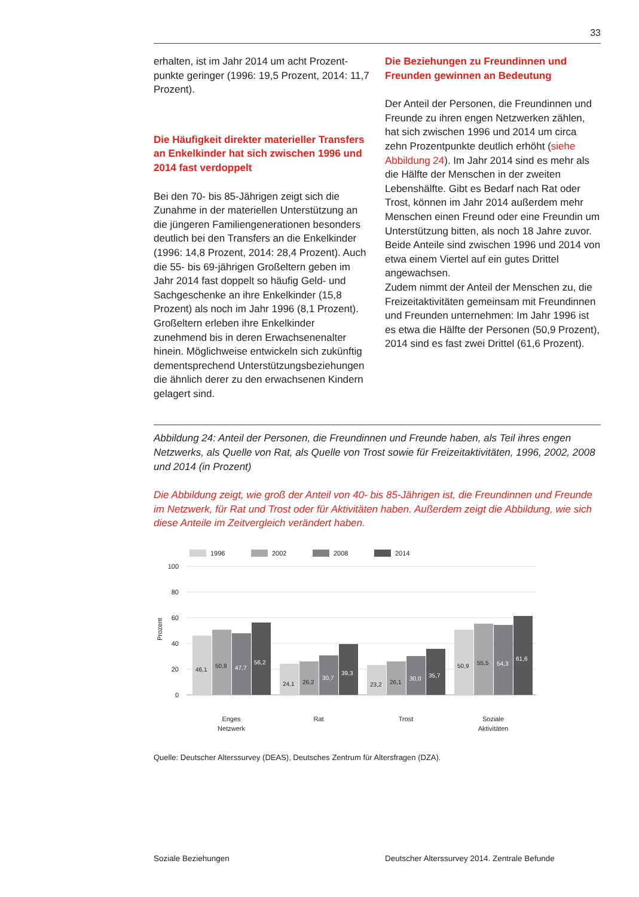33
erhalten, ist im Jahr 2014 um acht Prozent­punkte geringer (1996: 19,5 Prozent, 2014: 11,7 Prozent).
Die Häufigkeit direkter materieller Transfers an Enkelkinder hat sich zwischen 1996 und 2014 fast verdoppelt
Bei den 70- bis 85-Jährigen zeigt sich die Zunahme in der materiellen Unterstützung an die jüngeren Familiengenerationen beson­ders deutlich bei den Transfers an die Enkel­kinder (1996: 14,8 Prozent, 2014: 28,4 Pro­zent). Auch die 55- bis 69-jährigen Großeltern geben im Jahr 2014 fast doppelt so häufig Geld- und Sachgeschenke an ihre Enkel­kinder (15,8 Prozent) als noch im Jahr 1996 (8,1 Prozent). Großeltern erleben ihre Enkel­kinder zunehmend bis in deren Erwachsenen­alter hinein. Möglichweise entwickeln sich zukünftig dementsprechend Unterstützungs­beziehungen die ähnlich derer zu den erwachsenen Kindern gelagert sind.
Die Beziehungen zu Freundinnen und Freunden gewinnen an Bedeutung
Der Anteil der Personen, die Freundinnen und Freunde zu ihren engen Netzwerken zäh­len, hat sich zwischen 1996 und 2014 um circa zehn Prozentpunkte deutlich erhöht (siehe Abbildung 24). Im Jahr 2014 sind es mehr als die Hälfte der Menschen in der zweiten Lebenshälfte. Gibt es Bedarf nach Rat oder Trost, können im Jahr 2014 außer­dem mehr Menschen einen Freund oder eine Freundin um Unterstützung bitten, als noch 18 Jahre zuvor. Beide Anteile sind zwischen 1996 und 2014 von etwa einem Viertel auf ein gutes Drittel angewachsen.
Zudem nimmt der Anteil der Menschen zu, die Freizeitaktivitäten gemeinsam mit Freun­dinnen und Freunden unternehmen: Im Jahr 1996 ist es etwa die Hälfte der Personen (50,9 Prozent), 2014 sind es fast zwei Drittel (61,6 Prozent).
Abbildung 24: Anteil der Personen, die Freundinnen und Freunde haben, als Teil ihres engen Netzwerks, als Quelle von Rat, als Quelle von Trost sowie für Freizeitaktivitäten, 1996, 2002, 2008 und 2014 (in Prozent)
Die Abbildung zeigt, wie groß der Anteil von 40- bis 85-Jährigen ist, die Freundinnen und Freunde im Netzwerk, für Rat und Trost oder für Aktivitäten haben. Außerdem zeigt die Abbildung, wie sich diese Anteile im Zeitvergleich verändert haben.
1996
2002
2008
2014
100
80
60
40
20
0
Prozent
46,1
50,8
47,7
56,2
24,1
26,2
30,7
39,3
23,2
26,1
30,0
35,7
50,9
55,5
54,3
61,6
Enges
Netzwerk
Rat
Trost
Soziale
Aktivitäten
Quelle: Deutscher Alterssurvey (DEAS), Deutsches Zentrum für Altersfragen (DZA).
Soziale Beziehungen Deutscher Alterssurvey 2014. Zentrale Befunde